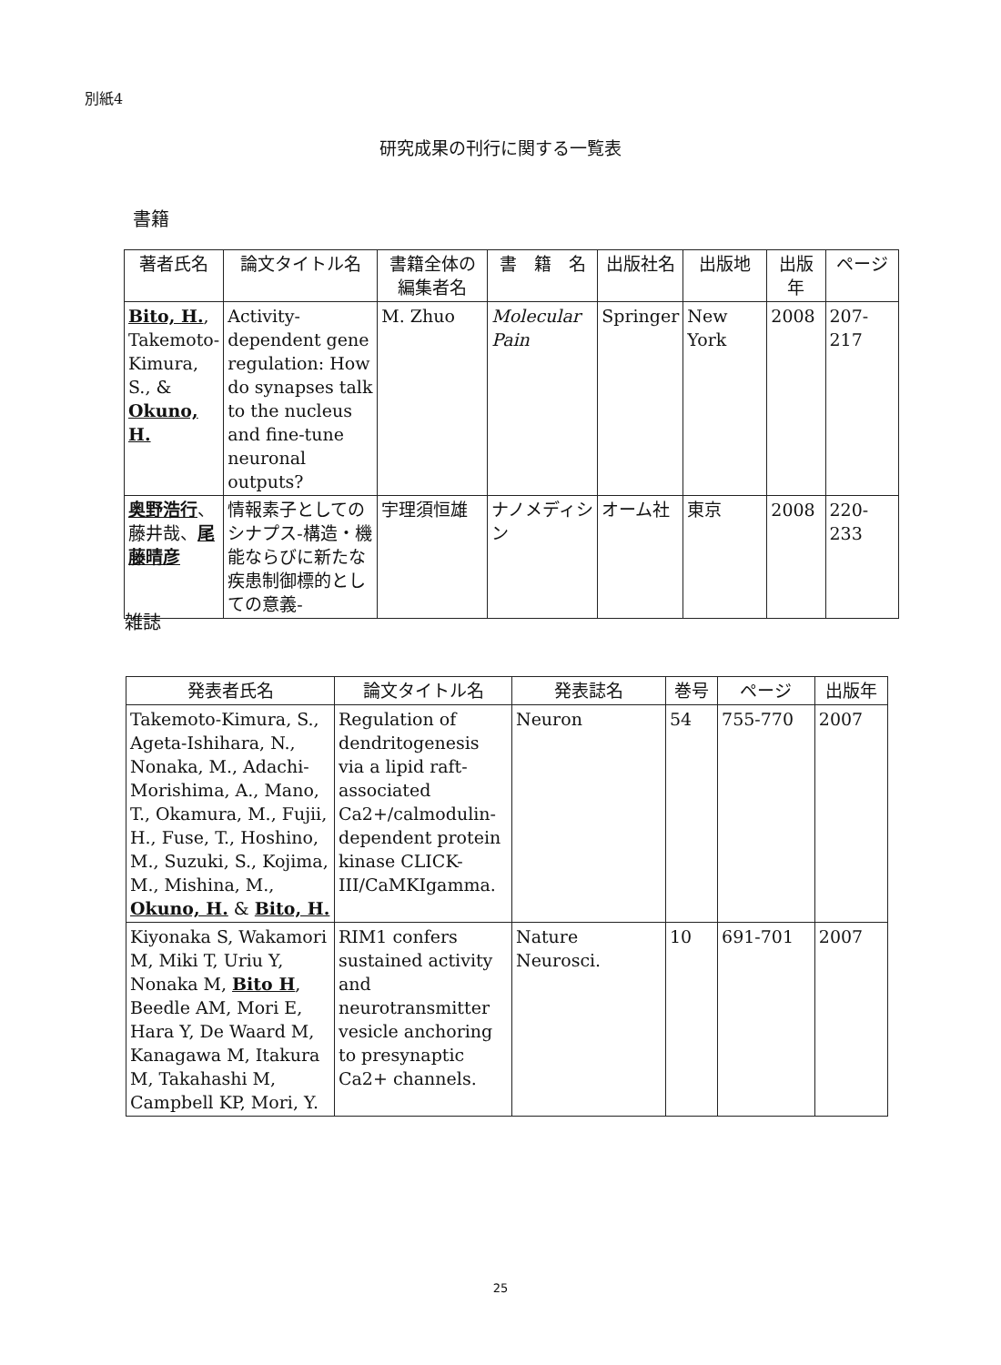別紙4
研究成果の刊行に関する一覧表
書籍
| 著者氏名 | 論文タイトル名 | 書籍全体の編集者名 | 書 籍 名 | 出版社名 | 出版地 | 出版年 | ページ |
| --- | --- | --- | --- | --- | --- | --- | --- |
| Bito, H. , Takemoto-Kimura, S., & Okuno, H. | Activity-dependent gene regulation: How do synapses talk to the nucleus and fine-tune neuronal outputs? | M. Zhuo | Molecular Pain | Springer | New York | 2008 | 207-217 |
| 奥野浩行 、藤井哉、 尾藤晴彦 | 情報素子としてのシナプス-構造・機能ならびに新たな疾患制御標的としての意義- | 宇理須恒雄 | ナノメディシン | オーム社 | 東京 | 2008 | 220-233 |
雑誌
| 発表者氏名 | 論文タイトル名 | 発表誌名 | 巻号 | ページ | 出版年 |
| --- | --- | --- | --- | --- | --- |
| Takemoto-Kimura, S., Ageta-Ishihara, N., Nonaka, M., Adachi-Morishima, A., Mano, T., Okamura, M., Fujii, H., Fuse, T., Hoshino, M., Suzuki, S., Kojima, M., Mishina, M., Okuno, H. & Bito, H. | Regulation of dendritogenesis via a lipid raft-associated Ca2+/calmodulin-dependent protein kinase CLICK-III/CaMKIgamma. | Neuron | 54 | 755-770 | 2007 |
| Kiyonaka S, Wakamori M, Miki T, Uriu Y, Nonaka M, Bito H , Beedle AM, Mori E, Hara Y, De Waard M, Kanagawa M, Itakura M, Takahashi M, Campbell KP, Mori, Y. | RIM1 confers sustained activity and neurotransmitter vesicle anchoring to presynaptic Ca2+ channels. | Nature Neurosci. | 10 | 691-701 | 2007 |
25